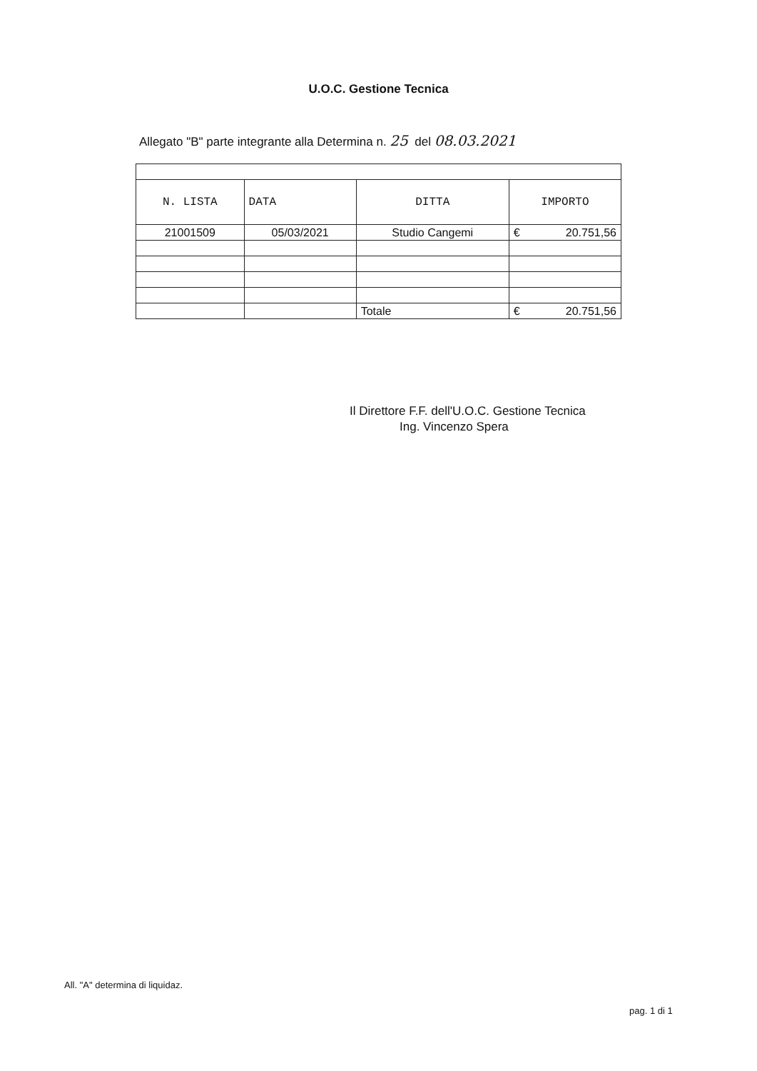U.O.C. Gestione Tecnica
Allegato "B" parte integrante alla Determina n. 25 del 08.03.2021
| N. LISTA | DATA | DITTA | IMPORTO |
| --- | --- | --- | --- |
| 21001509 | 05/03/2021 | Studio Cangemi | € 20.751,56 |
| | | Totale | € 20.751,56 |
Il Direttore F.F. dell'U.O.C. Gestione Tecnica
Ing. Vincenzo Spera
All. "A" determina di liquidaz.
pag. 1 di 1